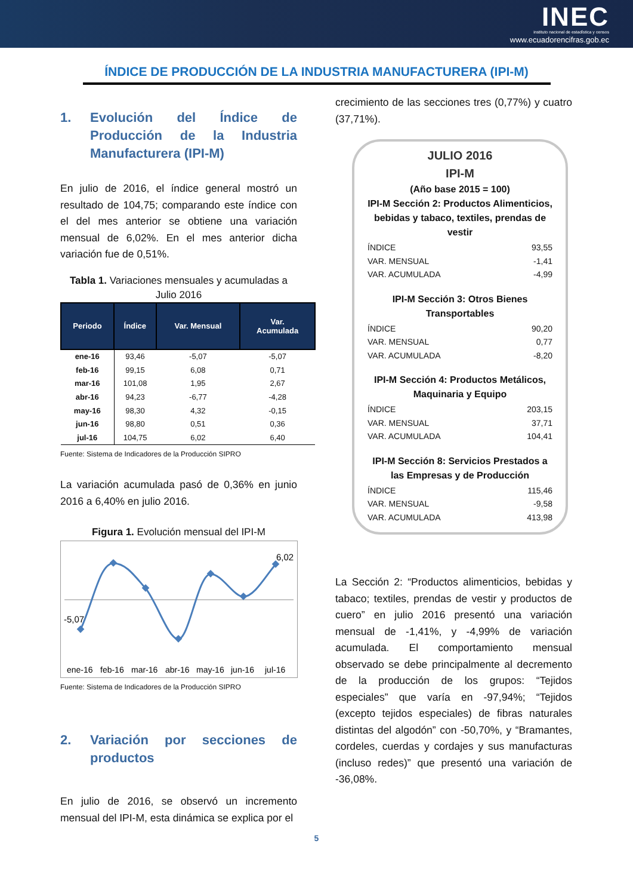INEC
instituto nacional de estadística y censos
www.ecuadorencifras.gob.ec
ÍNDICE DE PRODUCCIÓN DE LA INDUSTRIA MANUFACTURERA (IPI-M)
1. Evolución del Índice de Producción de la Industria Manufacturera (IPI-M)
En julio de 2016, el índice general mostró un resultado de 104,75; comparando este índice con el del mes anterior se obtiene una variación mensual de 6,02%. En el mes anterior dicha variación fue de 0,51%.
Tabla 1. Variaciones mensuales y acumuladas a Julio 2016
| Periodo | Índice | Var. Mensual | Var. Acumulada |
| --- | --- | --- | --- |
| ene-16 | 93,46 | -5,07 | -5,07 |
| feb-16 | 99,15 | 6,08 | 0,71 |
| mar-16 | 101,08 | 1,95 | 2,67 |
| abr-16 | 94,23 | -6,77 | -4,28 |
| may-16 | 98,30 | 4,32 | -0,15 |
| jun-16 | 98,80 | 0,51 | 0,36 |
| jul-16 | 104,75 | 6,02 | 6,40 |
Fuente: Sistema de Indicadores de la Producción SIPRO
La variación acumulada pasó de 0,36% en junio 2016 a 6,40% en julio 2016.
Figura 1. Evolución mensual del IPI-M
-5,07
6,02
ene-16 feb-16 mar-16 abr-16 may-16 jun-16 jul-16
Fuente: Sistema de Indicadores de la Producción SIPRO
2. Variación por secciones de productos
En julio de 2016, se observó un incremento mensual del IPI-M, esta dinámica se explica por el
crecimiento de las secciones tres (0,77%) y cuatro (37,71%).
JULIO 2016
IPI-M
(Año base 2015 = 100)
IPI-M Sección 2: Productos Alimenticios, bebidas y tabaco, textiles, prendas de vestir
| ÍNDICE | 93,55 |
| VAR. MENSUAL | -1,41 |
| VAR. ACUMULADA | -4,99 |
IPI-M Sección 3: Otros Bienes Transportables
| ÍNDICE | 90,20 |
| VAR. MENSUAL | 0,77 |
| VAR. ACUMULADA | -8,20 |
IPI-M Sección 4: Productos Metálicos, Maquinaria y Equipo
| ÍNDICE | 203,15 |
| VAR. MENSUAL | 37,71 |
| VAR. ACUMULADA | 104,41 |
IPI-M Sección 8: Servicios Prestados a las Empresas y de Producción
| ÍNDICE | 115,46 |
| VAR. MENSUAL | -9,58 |
| VAR. ACUMULADA | 413,98 |
La Sección 2: “Productos alimenticios, bebidas y tabaco; textiles, prendas de vestir y productos de cuero” en julio 2016 presentó una variación mensual de -1,41%, y -4,99% de variación acumulada. El comportamiento mensual observado se debe principalmente al decremento de la producción de los grupos: “Tejidos especiales” que varía en -97,94%; “Tejidos (excepto tejidos especiales) de fibras naturales distintas del algodón” con -50,70%, y “Bramantes, cordeles, cuerdas y cordajes y sus manufacturas (incluso redes)” que presentó una variación de -36,08%.
5